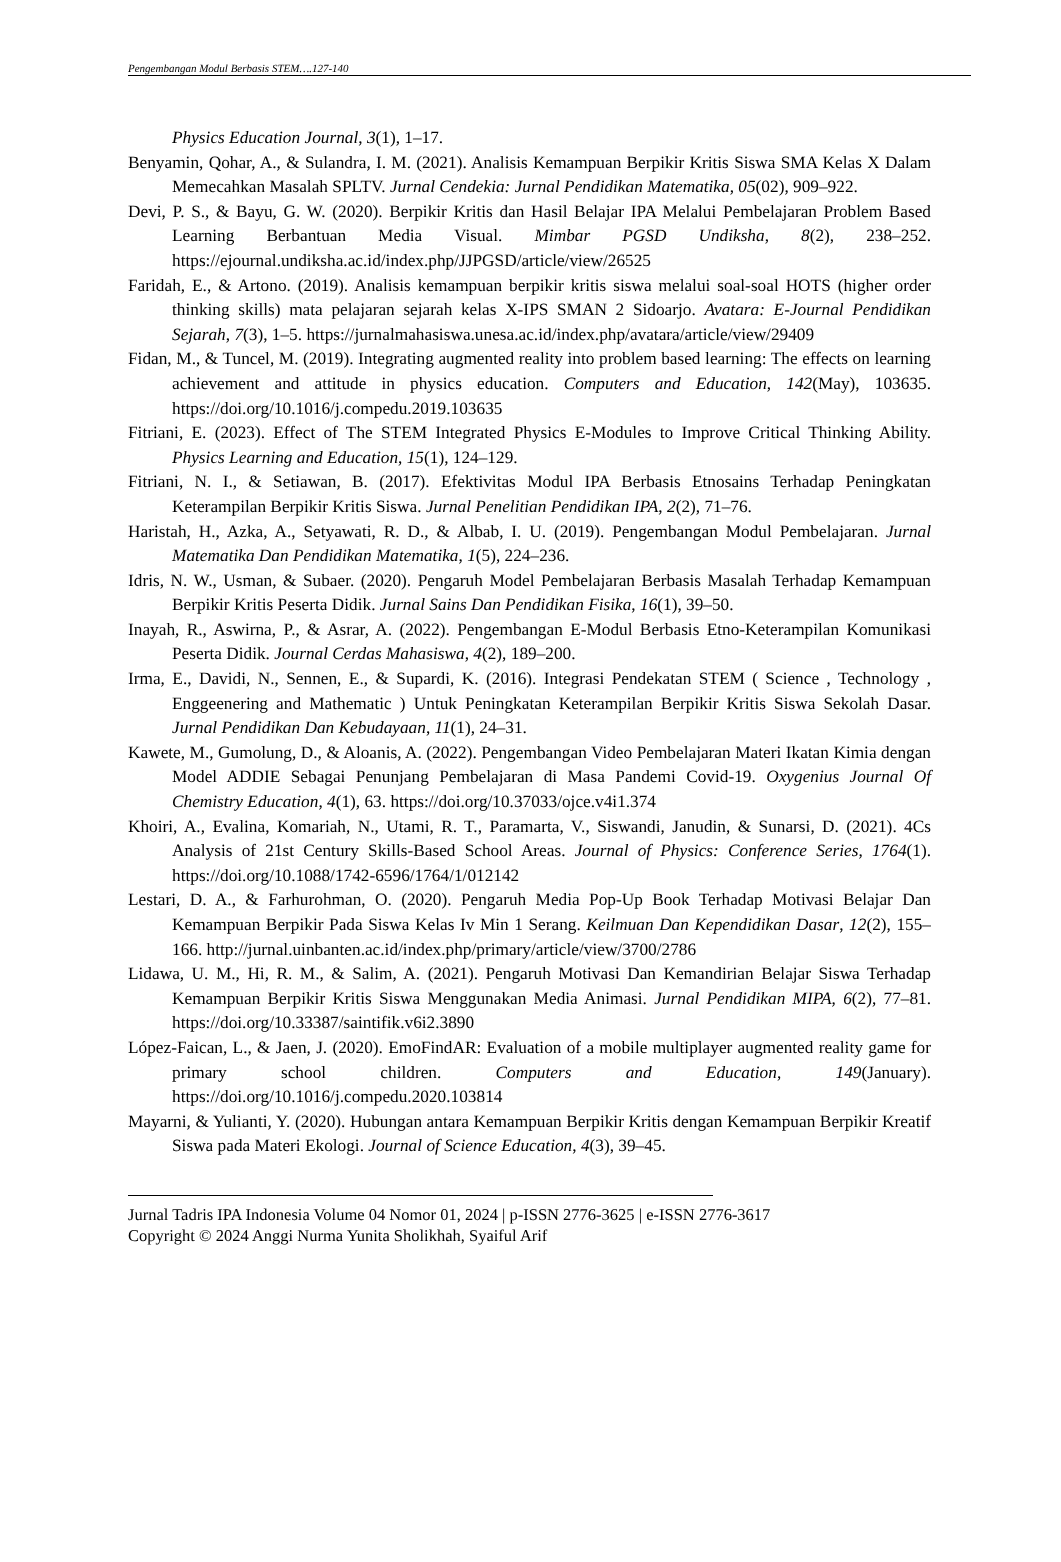Pengembangan Modul Berbasis STEM….127-140
Physics Education Journal, 3(1), 1–17.
Benyamin, Qohar, A., & Sulandra, I. M. (2021). Analisis Kemampuan Berpikir Kritis Siswa SMA Kelas X Dalam Memecahkan Masalah SPLTV. Jurnal Cendekia: Jurnal Pendidikan Matematika, 05(02), 909–922.
Devi, P. S., & Bayu, G. W. (2020). Berpikir Kritis dan Hasil Belajar IPA Melalui Pembelajaran Problem Based Learning Berbantuan Media Visual. Mimbar PGSD Undiksha, 8(2), 238–252. https://ejournal.undiksha.ac.id/index.php/JJPGSD/article/view/26525
Faridah, E., & Artono. (2019). Analisis kemampuan berpikir kritis siswa melalui soal-soal HOTS (higher order thinking skills) mata pelajaran sejarah kelas X-IPS SMAN 2 Sidoarjo. Avatara: E-Journal Pendidikan Sejarah, 7(3), 1–5. https://jurnalmahasiswa.unesa.ac.id/index.php/avatara/article/view/29409
Fidan, M., & Tuncel, M. (2019). Integrating augmented reality into problem based learning: The effects on learning achievement and attitude in physics education. Computers and Education, 142(May), 103635. https://doi.org/10.1016/j.compedu.2019.103635
Fitriani, E. (2023). Effect of The STEM Integrated Physics E-Modules to Improve Critical Thinking Ability. Physics Learning and Education, 15(1), 124–129.
Fitriani, N. I., & Setiawan, B. (2017). Efektivitas Modul IPA Berbasis Etnosains Terhadap Peningkatan Keterampilan Berpikir Kritis Siswa. Jurnal Penelitian Pendidikan IPA, 2(2), 71–76.
Haristah, H., Azka, A., Setyawati, R. D., & Albab, I. U. (2019). Pengembangan Modul Pembelajaran. Jurnal Matematika Dan Pendidikan Matematika, 1(5), 224–236.
Idris, N. W., Usman, & Subaer. (2020). Pengaruh Model Pembelajaran Berbasis Masalah Terhadap Kemampuan Berpikir Kritis Peserta Didik. Jurnal Sains Dan Pendidikan Fisika, 16(1), 39–50.
Inayah, R., Aswirna, P., & Asrar, A. (2022). Pengembangan E-Modul Berbasis Etno-Keterampilan Komunikasi Peserta Didik. Journal Cerdas Mahasiswa, 4(2), 189–200.
Irma, E., Davidi, N., Sennen, E., & Supardi, K. (2016). Integrasi Pendekatan STEM ( Science , Technology , Enggeenering and Mathematic ) Untuk Peningkatan Keterampilan Berpikir Kritis Siswa Sekolah Dasar. Jurnal Pendidikan Dan Kebudayaan, 11(1), 24–31.
Kawete, M., Gumolung, D., & Aloanis, A. (2022). Pengembangan Video Pembelajaran Materi Ikatan Kimia dengan Model ADDIE Sebagai Penunjang Pembelajaran di Masa Pandemi Covid-19. Oxygenius Journal Of Chemistry Education, 4(1), 63. https://doi.org/10.37033/ojce.v4i1.374
Khoiri, A., Evalina, Komariah, N., Utami, R. T., Paramarta, V., Siswandi, Janudin, & Sunarsi, D. (2021). 4Cs Analysis of 21st Century Skills-Based School Areas. Journal of Physics: Conference Series, 1764(1). https://doi.org/10.1088/1742-6596/1764/1/012142
Lestari, D. A., & Farhurohman, O. (2020). Pengaruh Media Pop-Up Book Terhadap Motivasi Belajar Dan Kemampuan Berpikir Pada Siswa Kelas Iv Min 1 Serang. Keilmuan Dan Kependidikan Dasar, 12(2), 155–166. http://jurnal.uinbanten.ac.id/index.php/primary/article/view/3700/2786
Lidawa, U. M., Hi, R. M., & Salim, A. (2021). Pengaruh Motivasi Dan Kemandirian Belajar Siswa Terhadap Kemampuan Berpikir Kritis Siswa Menggunakan Media Animasi. Jurnal Pendidikan MIPA, 6(2), 77–81. https://doi.org/10.33387/saintifik.v6i2.3890
López-Faican, L., & Jaen, J. (2020). EmoFindAR: Evaluation of a mobile multiplayer augmented reality game for primary school children. Computers and Education, 149(January). https://doi.org/10.1016/j.compedu.2020.103814
Mayarni, & Yulianti, Y. (2020). Hubungan antara Kemampuan Berpikir Kritis dengan Kemampuan Berpikir Kreatif Siswa pada Materi Ekologi. Journal of Science Education, 4(3), 39–45.
Jurnal Tadris IPA Indonesia Volume 04 Nomor 01, 2024 | p-ISSN 2776-3625 | e-ISSN 2776-3617
Copyright © 2024 Anggi Nurma Yunita Sholikhah, Syaiful Arif